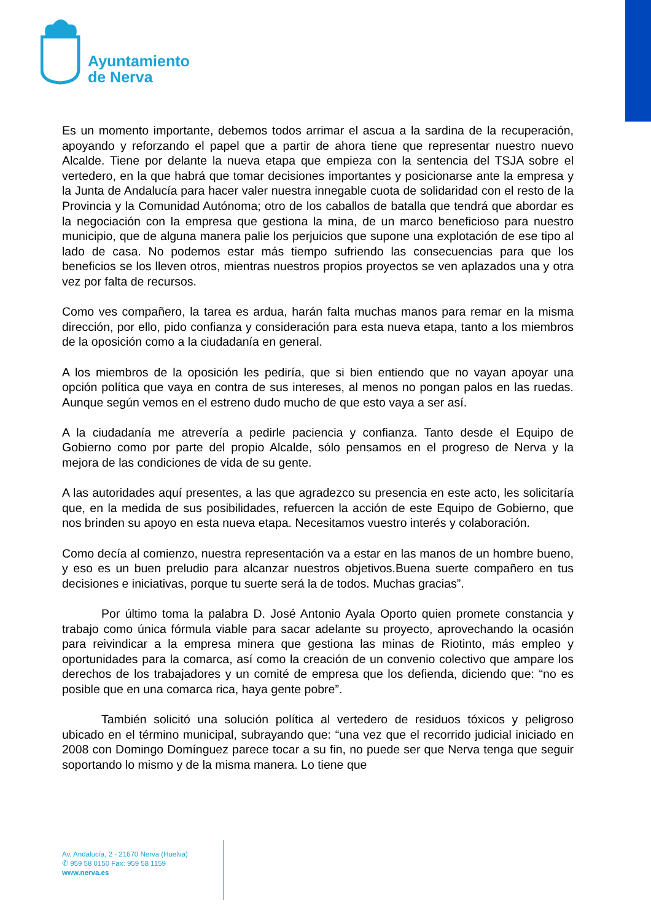Ayuntamiento
de Nerva
Es un momento importante, debemos todos arrimar el ascua a la sardina de la recuperación, apoyando y reforzando el papel que a partir de ahora tiene que representar nuestro nuevo Alcalde. Tiene por delante la nueva etapa que empieza con la sentencia del TSJA sobre el vertedero, en la que habrá que tomar decisiones importantes y posicionarse ante la empresa y la Junta de Andalucía para hacer valer nuestra innegable cuota de solidaridad con el resto de la Provincia y la Comunidad Autónoma; otro de los caballos de batalla que tendrá que abordar es la negociación con la empresa que gestiona la mina, de un marco beneficioso para nuestro municipio, que de alguna manera palie los perjuicios que supone una explotación de ese tipo al lado de casa. No podemos estar más tiempo sufriendo las consecuencias para que los beneficios se los lleven otros, mientras nuestros propios proyectos se ven aplazados una y otra vez por falta de recursos.
Como ves compañero, la tarea es ardua, harán falta muchas manos para remar en la misma dirección, por ello, pido confianza y consideración para esta nueva etapa, tanto a los miembros de la oposición como a la ciudadanía en general.
A los miembros de la oposición les pediría, que si bien entiendo que no vayan apoyar una opción política que vaya en contra de sus intereses, al menos no pongan palos en las ruedas. Aunque según vemos en el estreno dudo mucho de que esto vaya a ser así.
A la ciudadanía me atrevería a pedirle paciencia y confianza. Tanto desde el Equipo de Gobierno como por parte del propio Alcalde, sólo pensamos en el progreso de Nerva y la mejora de las condiciones de vida de su gente.
A las autoridades aquí presentes, a las que agradezco su presencia en este acto, les solicitaría que, en la medida de sus posibilidades, refuercen la acción de este Equipo de Gobierno, que nos brinden su apoyo en esta nueva etapa. Necesitamos vuestro interés y colaboración.
Como decía al comienzo, nuestra representación va a estar en las manos de un hombre bueno, y eso es un buen preludio para alcanzar nuestros objetivos.Buena suerte compañero en tus decisiones e iniciativas, porque tu suerte será la de todos. Muchas gracias”.
Por último toma la palabra D. José Antonio Ayala Oporto quien promete constancia y trabajo como única fórmula viable para sacar adelante su proyecto, aprovechando la ocasión para reivindicar a la empresa minera que gestiona las minas de Riotinto, más empleo y oportunidades para la comarca, así como la creación de un convenio colectivo que ampare los derechos de los trabajadores y un comité de empresa que los defienda, diciendo que: “no es posible que en una comarca rica, haya gente pobre”.
También solicitó una solución política al vertedero de residuos tóxicos y peligroso ubicado en el término municipal, subrayando que: “una vez que el recorrido judicial iniciado en 2008 con Domingo Domínguez parece tocar a su fin, no puede ser que Nerva tenga que seguir soportando lo mismo y de la misma manera. Lo tiene que
Av. Andalucía, 2 - 21670 Nerva (Huelva)
✆ 959 58 0150 Fax: 959 58 1159
www.nerva.es